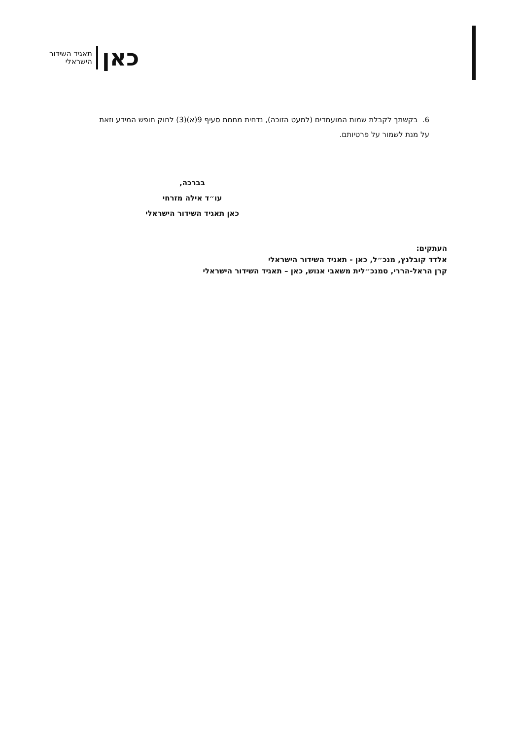תאגיד השידור
הישראלי
כאן
6. בקשתך לקבלת שמות המועמדים (למעט הזוכה), נדחית מחמת סעיף 9(א)(3) לחוק חופש המידע וזאת על מנת לשמור על פרטיותם.
בברכה,
עו״ד אילה מזרחי
כאן תאגיד השידור הישראלי
העתקים:
אלדד קובלנץ, מנכ״ל, כאן - תאגיד השידור הישראלי
קרן הראל-הררי, סמנכ״לית משאבי אנוש, כאן – תאגיד השידור הישראלי